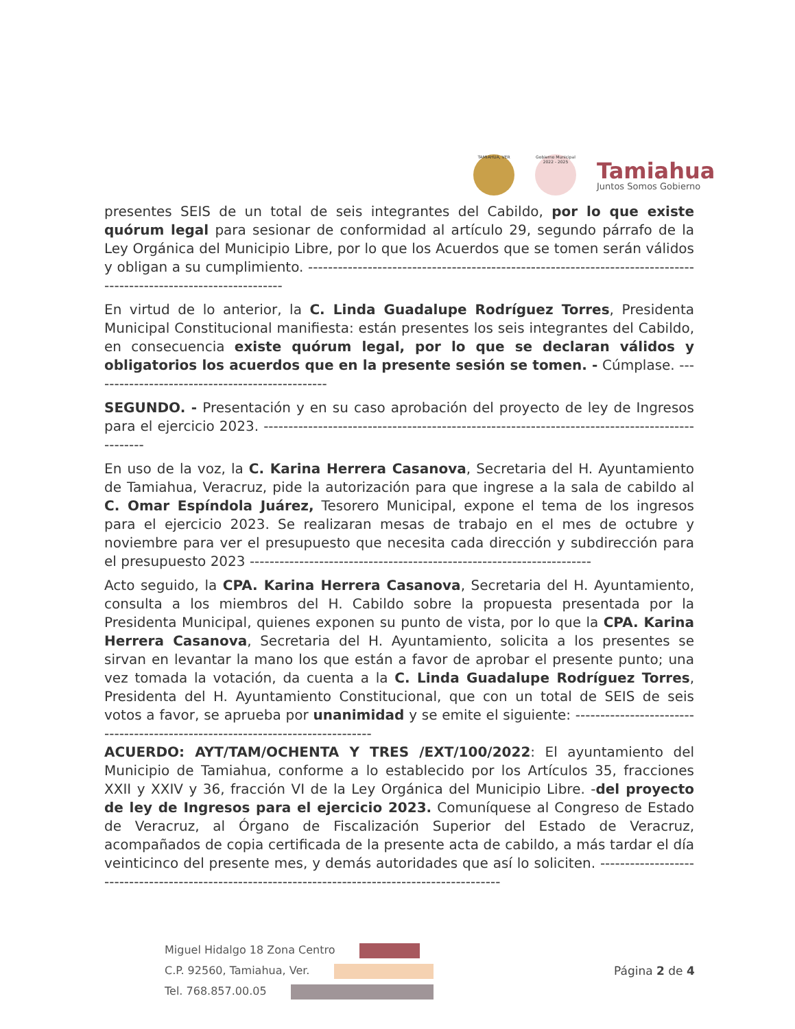TAMIAHUA, VER
Gobierno Municipal 2022 - 2025
Tamiahua
Juntos Somos Gobierno
presentes SEIS de un total de seis integrantes del Cabildo, por lo que existe quórum legal para sesionar de conformidad al artículo 29, segundo párrafo de la Ley Orgánica del Municipio Libre, por lo que los Acuerdos que se tomen serán válidos y obligan a su cumplimiento. ------------------------------------------------------------------------------------------------------------------
En virtud de lo anterior, la C. Linda Guadalupe Rodríguez Torres, Presidenta Municipal Constitucional manifiesta: están presentes los seis integrantes del Cabildo, en consecuencia existe quórum legal, por lo que se declaran válidos y obligatorios los acuerdos que en la presente sesión se tomen. - Cúmplase. ------------------------------------------------
SEGUNDO. - Presentación y en su caso aprobación del proyecto de ley de Ingresos para el ejercicio 2023. -----------------------------------------------------------------------------------------------
En uso de la voz, la C. Karina Herrera Casanova, Secretaria del H. Ayuntamiento de Tamiahua, Veracruz, pide la autorización para que ingrese a la sala de cabildo al C. Omar Espíndola Juárez, Tesorero Municipal, expone el tema de los ingresos para el ejercicio 2023. Se realizaran mesas de trabajo en el mes de octubre y noviembre para ver el presupuesto que necesita cada dirección y subdirección para el presupuesto 2023 ---------------------------------------------------------------------
Acto seguido, la CPA. Karina Herrera Casanova, Secretaria del H. Ayuntamiento, consulta a los miembros del H. Cabildo sobre la propuesta presentada por la Presidenta Municipal, quienes exponen su punto de vista, por lo que la CPA. Karina Herrera Casanova, Secretaria del H. Ayuntamiento, solicita a los presentes se sirvan en levantar la mano los que están a favor de aprobar el presente punto; una vez tomada la votación, da cuenta a la C. Linda Guadalupe Rodríguez Torres, Presidenta del H. Ayuntamiento Constitucional, que con un total de SEIS de seis votos a favor, se aprueba por unanimidad y se emite el siguiente: ------------------------------------------------------------------------------
ACUERDO: AYT/TAM/OCHENTA Y TRES /EXT/100/2022: El ayuntamiento del Municipio de Tamiahua, conforme a lo establecido por los Artículos 35, fracciones XXII y XXIV y 36, fracción VI de la Ley Orgánica del Municipio Libre. -del proyecto de ley de Ingresos para el ejercicio 2023. Comuníquese al Congreso de Estado de Veracruz, al Órgano de Fiscalización Superior del Estado de Veracruz, acompañados de copia certificada de la presente acta de cabildo, a más tardar el día veinticinco del presente mes, y demás autoridades que así lo soliciten. ---------------------------------------------------------------------------------------------------
Miguel Hidalgo 18 Zona Centro
C.P. 92560, Tamiahua, Ver.
Tel. 768.857.00.05
Página 2 de 4